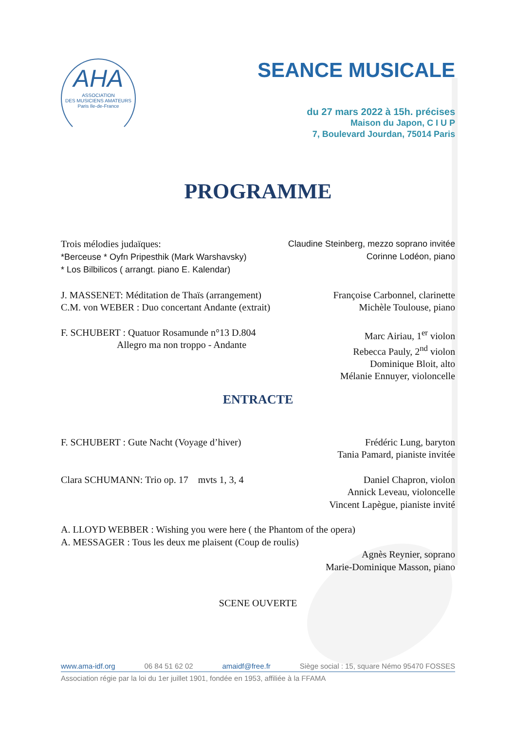AHA
ASSOCIATION
DES MUSICIENS AMATEURS
Paris Ile-de-France
SEANCE MUSICALE
du 27 mars 2022 à 15h. précises
Maison du Japon, C I U P
7, Boulevard Jourdan, 75014 Paris
PROGRAMME
Trois mélodies judaïques:
*Berceuse * Oyfn Pripesthik (Mark Warshavsky)
* Los Bilbilicos ( arrangt. piano E. Kalendar)
Claudine Steinberg, mezzo soprano invitée
Corinne Lodéon, piano
J. MASSENET: Méditation de Thaïs (arrangement)
C.M. von WEBER : Duo concertant Andante (extrait)
Françoise Carbonnel, clarinette
Michèle Toulouse, piano
F. SCHUBERT : Quatuor Rosamunde n°13 D.804
Allegro ma non troppo - Andante
Marc Airiau, 1<sup>er</sup> violon
Rebecca Pauly, 2<sup>nd</sup> violon
Dominique Bloit, alto
Mélanie Ennuyer, violoncelle
ENTRACTE
F. SCHUBERT : Gute Nacht (Voyage d’hiver)
Frédéric Lung, baryton
Tania Pamard, pianiste invitée
Clara SCHUMANN: Trio op. 17 mvts 1, 3, 4
Daniel Chapron, violon
Annick Leveau, violoncelle
Vincent Lapègue, pianiste invité
A. LLOYD WEBBER : Wishing you were here ( the Phantom of the opera)
A. MESSAGER : Tous les deux me plaisent (Coup de roulis)
Agnès Reynier, soprano
Marie-Dominique Masson, piano
SCENE OUVERTE
www.ama-idf.org 06 84 51 62 02 amaidf@free.fr Siège social : 15, square Némo 95470 FOSSES
Association régie par la loi du 1er juillet 1901, fondée en 1953, affiliée à la FFAMA